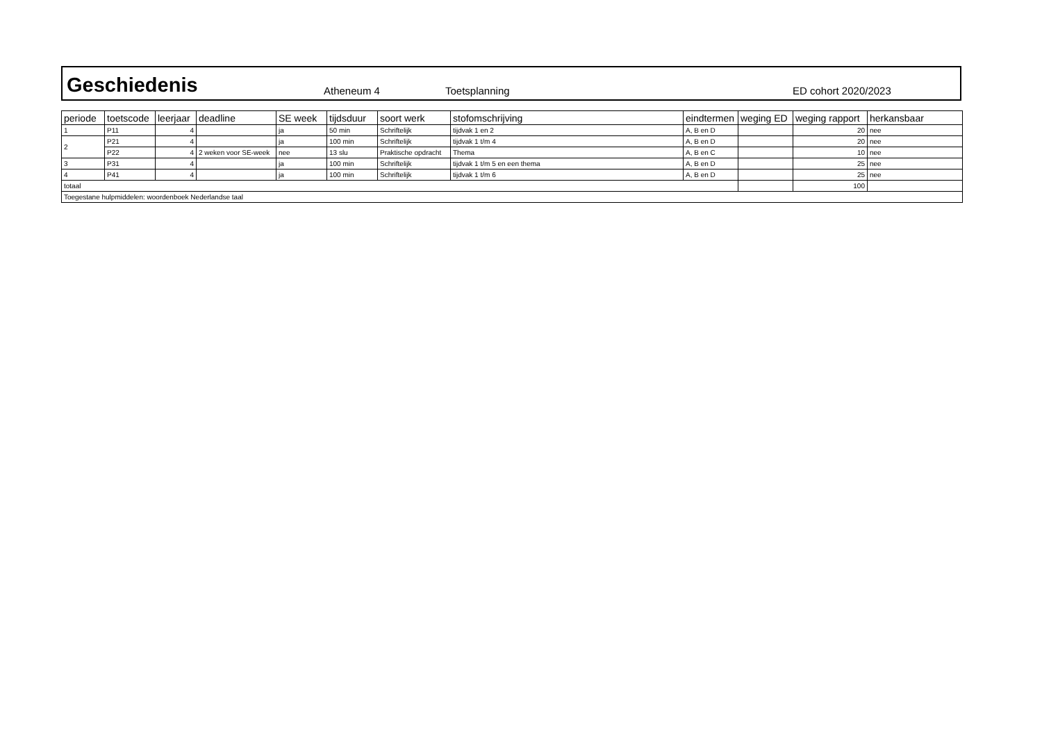Geschiedenis
Atheneum 4 Toetsplanning ED cohort 2020/2023
| periode | toetscode | leerjaar | deadline | SE week | tijdsduur | soort werk | stofomschrijving | eindtermen | weging ED | weging rapport | herkansbaar |
| --- | --- | --- | --- | --- | --- | --- | --- | --- | --- | --- | --- |
| 1 | P11 | 4 | | ja | 50 min | Schriftelijk | tijdvak 1 en 2 | A, B en D | | 20 | nee |
| 2 | P21 | 4 | | ja | 100 min | Schriftelijk | tijdvak 1 t/m 4 | A, B en D | | 20 | nee |
| | P22 | 4 | 2 weken voor SE-week | nee | 13 slu | Praktische opdracht | Thema | A, B en C | | 10 | nee |
| 3 | P31 | 4 | | ja | 100 min | Schriftelijk | tijdvak 1 t/m 5 en een thema | A, B en D | | 25 | nee |
| 4 | P41 | 4 | | ja | 100 min | Schriftelijk | tijdvak 1 t/m 6 | A, B en D | | 25 | nee |
| totaal | | | | | | | | | | 100 | |
| Toegestane hulpmiddelen: woordenboek Nederlandse taal | | | | | | | | | | | |